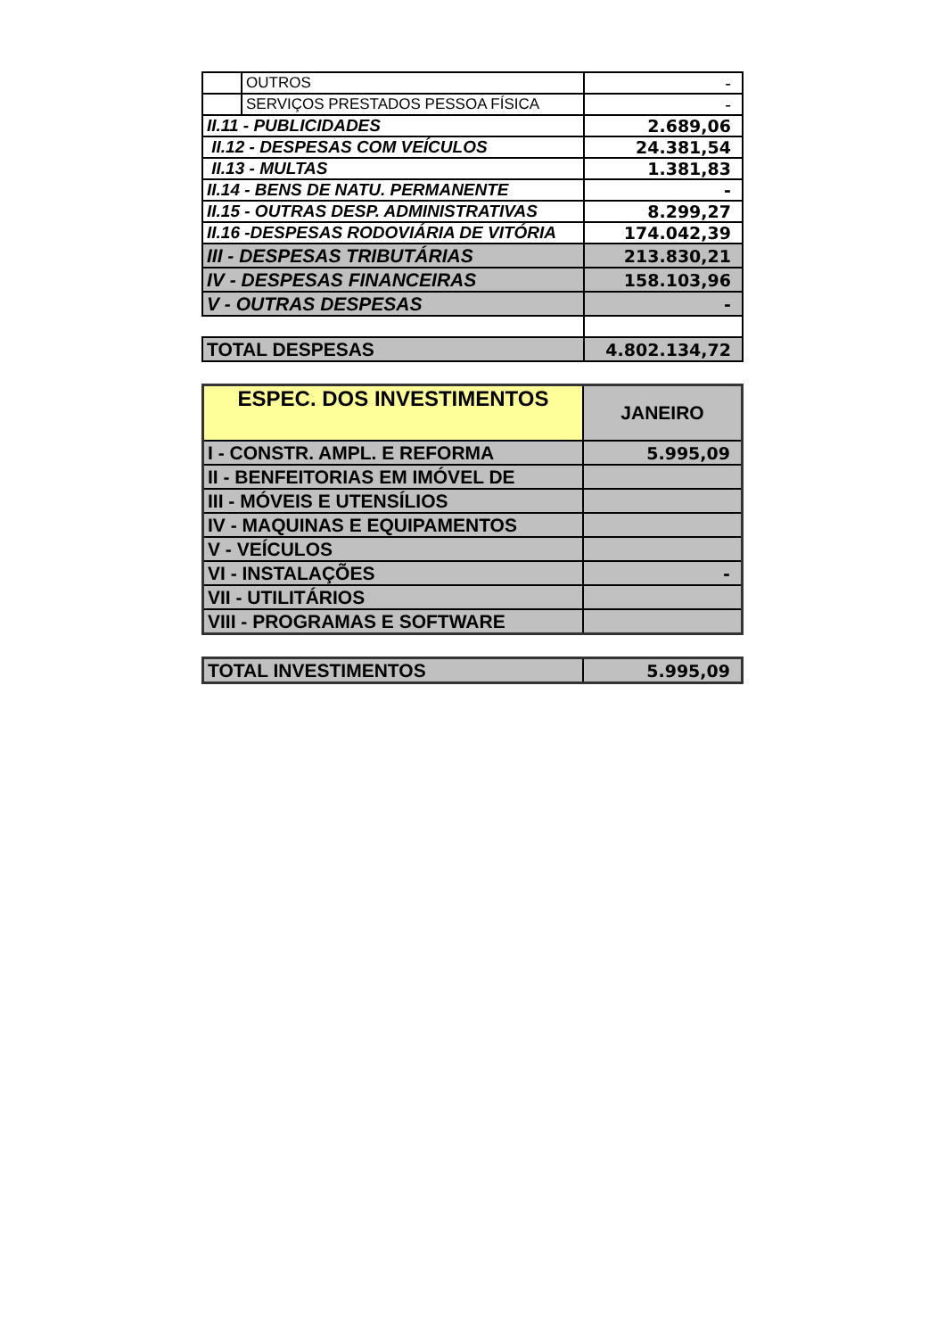| | OUTROS | - |
| | SERVIÇOS PRESTADOS PESSOA FÍSICA | - |
| II.11 - PUBLICIDADES | | 2.689,06 |
| II.12 - DESPESAS COM VEÍCULOS | | 24.381,54 |
| II.13 - MULTAS | | 1.381,83 |
| II.14 - BENS DE NATU. PERMANENTE | | - |
| II.15 - OUTRAS DESP. ADMINISTRATIVAS | | 8.299,27 |
| II.16 -DESPESAS RODOVIÁRIA DE VITÓRIA | | 174.042,39 |
| III - DESPESAS TRIBUTÁRIAS | | 213.830,21 |
| IV - DESPESAS FINANCEIRAS | | 158.103,96 |
| V - OUTRAS DESPESAS | | - |
| TOTAL DESPESAS | | 4.802.134,72 |
| ESPEC. DOS INVESTIMENTOS | JANEIRO |
| --- | --- |
| I - CONSTR. AMPL. E REFORMA | 5.995,09 |
| II - BENFEITORIAS EM IMÓVEL DE | |
| III - MÓVEIS E UTENSÍLIOS | |
| IV - MAQUINAS E EQUIPAMENTOS | |
| V - VEÍCULOS | |
| VI - INSTALAÇÕES | - |
| VII - UTILITÁRIOS | |
| VIII - PROGRAMAS E SOFTWARE | |
| TOTAL INVESTIMENTOS | 5.995,09 |